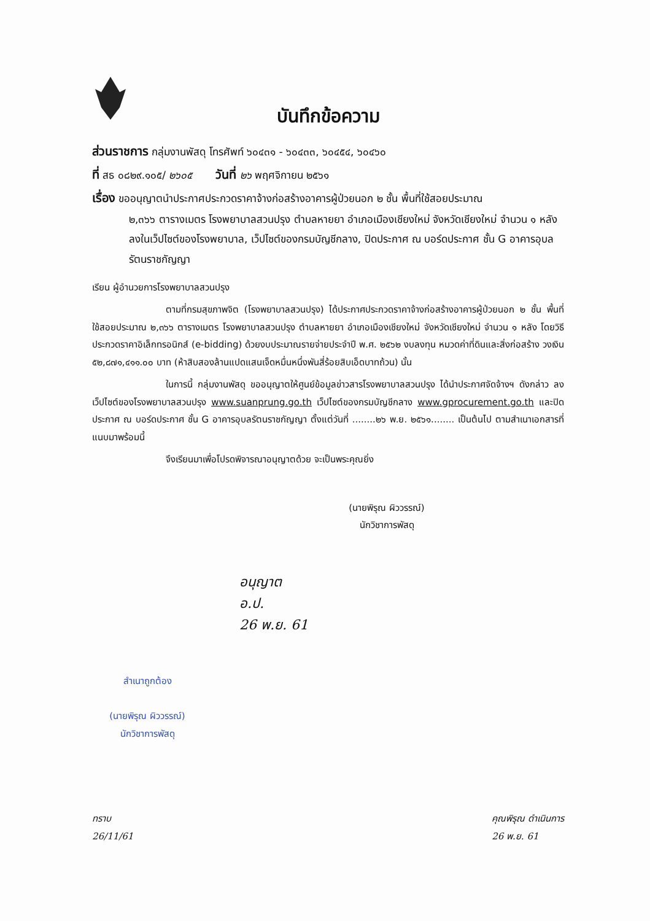บันทึกข้อความ
ส่วนราชการ กลุ่มงานพัสดุ โทรศัพท์ ๖๐๔๓๑ - ๖๐๔๓๓, ๖๐๔๕๔, ๖๐๔๖๐
ที่ สธ ๐๘๒๙.๑๐๕/ ๒๖๐๕ วันที่ ๒๖ พฤศจิกายน ๒๕๖๑
เรื่อง ขออนุญาตนำประกาศประกวดราคาจ้างก่อสร้างอาคารผู้ป่วยนอก ๒ ชั้น พื้นที่ใช้สอยประมาณ
๒,๓๖๖ ตารางเมตร โรงพยาบาลสวนปรุง ตำบลหายยา อำเภอเมืองเชียงใหม่ จังหวัดเชียงใหม่ จำนวน ๑ หลัง ลงในเว็ปไซต์ของโรงพยาบาล, เว็ปไซต์ของกรมบัญชีกลาง, ปิดประกาศ ณ บอร์ดประกาศ ชั้น G อาคารอุบลรัตนราชกัญญา
เรียน ผู้อำนวยการโรงพยาบาลสวนปรุง
ตามที่กรมสุขภาพจิต (โรงพยาบาลสวนปรุง) ได้ประกาศประกวดราคาจ้างก่อสร้างอาคารผู้ป่วยนอก ๒ ชั้น พื้นที่ใช้สอยประมาณ ๒,๓๖๖ ตารางเมตร โรงพยาบาลสวนปรุง ตำบลหายยา อำเภอเมืองเชียงใหม่ จังหวัดเชียงใหม่ จำนวน ๑ หลัง โดยวิธีประกวดราคาอิเล็กทรอนิกส์ (e-bidding) ด้วยงบประมาณรายจ่ายประจำปี พ.ศ. ๒๕๖๒ งบลงทุน หมวดค่าที่ดินและสิ่งก่อสร้าง วงเงิน ๕๒,๘๗๑,๔๑๑.๐๐ บาท (ห้าสิบสองล้านแปดแสนเจ็ดหมื่นหนึ่งพันสี่ร้อยสิบเอ็ดบาทถ้วน) นั้น
ในการนี้ กลุ่มงานพัสดุ ขออนุญาตให้ศูนย์ข้อมูลข่าวสารโรงพยาบาลสวนปรุง ได้นำประกาศจัดจ้างฯ ดังกล่าว ลงเว็ปไซต์ของโรงพยาบาลสวนปรุง www.suanprung.go.th เว็ปไซต์ของกรมบัญชีกลาง www.gprocurement.go.th และปิดประกาศ ณ บอร์ดประกาศ ชั้น G อาคารอุบลรัตนราชกัญญา ตั้งแต่วันที่ ........๒๖ พ.ย. ๒๕๖๑........ เป็นต้นไป ตามสำเนาเอกสารที่แนบมาพร้อมนี้
จึงเรียนมาเพื่อโปรดพิจารณาอนุญาตด้วย จะเป็นพระคุณยิ่ง
(นายพิรุณ ผิววรรณ์)
นักวิชาการพัสดุ
อนุญาต
อ.ป.
26 พ.ย. 61
สำเนาถูกต้อง
(นายพิรุณ ผิววรรณ์)
นักวิชาการพัสดุ
ทราบ
26/11/61
คุณพิรุณ ดำเนินการ
26 พ.ย. 61